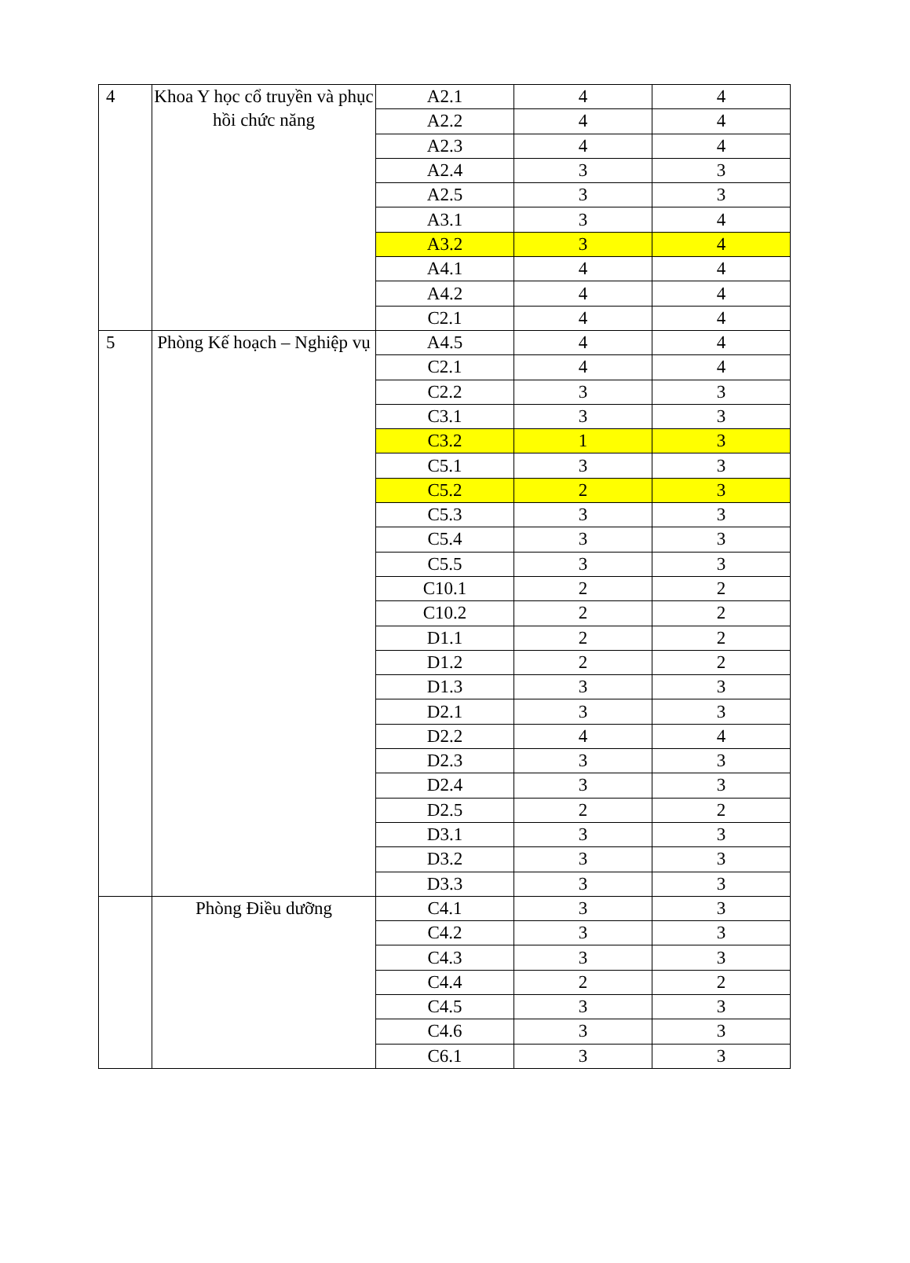| 4 | Khoa Y học cổ truyền và phục hồi chức năng | A2.1 | 4 | 4 |
| | | A2.2 | 4 | 4 |
| | | A2.3 | 4 | 4 |
| | | A2.4 | 3 | 3 |
| | | A2.5 | 3 | 3 |
| | | A3.1 | 3 | 4 |
| | | A3.2 | 3 | 4 |
| | | A4.1 | 4 | 4 |
| | | A4.2 | 4 | 4 |
| | | C2.1 | 4 | 4 |
| 5 | Phòng Kế hoạch – Nghiệp vụ | A4.5 | 4 | 4 |
| | | C2.1 | 4 | 4 |
| | | C2.2 | 3 | 3 |
| | | C3.1 | 3 | 3 |
| | | C3.2 | 1 | 3 |
| | | C5.1 | 3 | 3 |
| | | C5.2 | 2 | 3 |
| | | C5.3 | 3 | 3 |
| | | C5.4 | 3 | 3 |
| | | C5.5 | 3 | 3 |
| | | C10.1 | 2 | 2 |
| | | C10.2 | 2 | 2 |
| | | D1.1 | 2 | 2 |
| | | D1.2 | 2 | 2 |
| | | D1.3 | 3 | 3 |
| | | D2.1 | 3 | 3 |
| | | D2.2 | 4 | 4 |
| | | D2.3 | 3 | 3 |
| | | D2.4 | 3 | 3 |
| | | D2.5 | 2 | 2 |
| | | D3.1 | 3 | 3 |
| | | D3.2 | 3 | 3 |
| | | D3.3 | 3 | 3 |
| | Phòng Điều dưỡng | C4.1 | 3 | 3 |
| | | C4.2 | 3 | 3 |
| | | C4.3 | 3 | 3 |
| | | C4.4 | 2 | 2 |
| | | C4.5 | 3 | 3 |
| | | C4.6 | 3 | 3 |
| | | C6.1 | 3 | 3 |